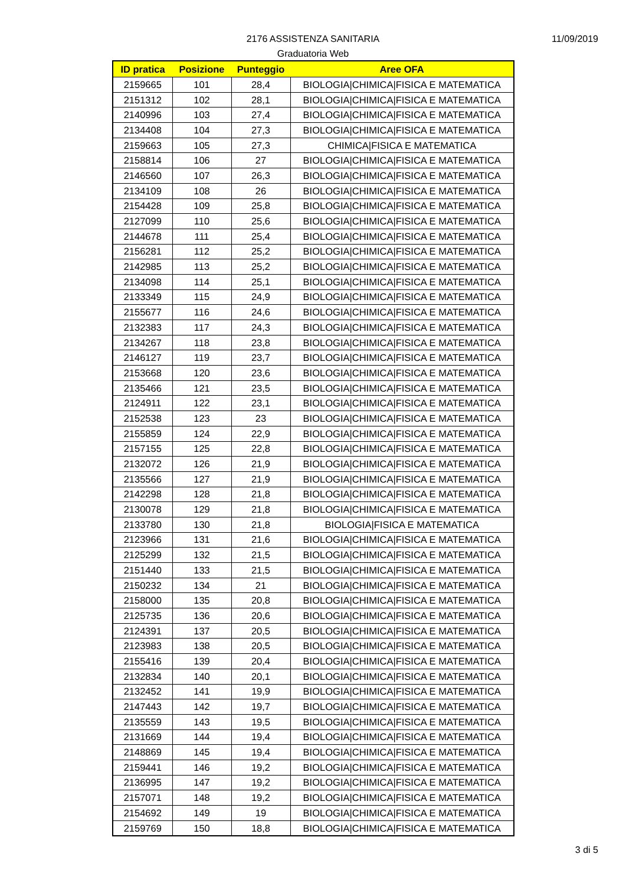2176 ASSISTENZA SANITARIA
Graduatoria Web
11/09/2019
| ID pratica | Posizione | Punteggio | Aree OFA |
| --- | --- | --- | --- |
| 2159665 | 101 | 28,4 | BIOLOGIA/CHIMICA/FISICA E MATEMATICA |
| 2151312 | 102 | 28,1 | BIOLOGIA/CHIMICA/FISICA E MATEMATICA |
| 2140996 | 103 | 27,4 | BIOLOGIA/CHIMICA/FISICA E MATEMATICA |
| 2134408 | 104 | 27,3 | BIOLOGIA/CHIMICA/FISICA E MATEMATICA |
| 2159663 | 105 | 27,3 | CHIMICA/FISICA E MATEMATICA |
| 2158814 | 106 | 27 | BIOLOGIA/CHIMICA/FISICA E MATEMATICA |
| 2146560 | 107 | 26,3 | BIOLOGIA/CHIMICA/FISICA E MATEMATICA |
| 2134109 | 108 | 26 | BIOLOGIA/CHIMICA/FISICA E MATEMATICA |
| 2154428 | 109 | 25,8 | BIOLOGIA/CHIMICA/FISICA E MATEMATICA |
| 2127099 | 110 | 25,6 | BIOLOGIA/CHIMICA/FISICA E MATEMATICA |
| 2144678 | 111 | 25,4 | BIOLOGIA/CHIMICA/FISICA E MATEMATICA |
| 2156281 | 112 | 25,2 | BIOLOGIA/CHIMICA/FISICA E MATEMATICA |
| 2142985 | 113 | 25,2 | BIOLOGIA/CHIMICA/FISICA E MATEMATICA |
| 2134098 | 114 | 25,1 | BIOLOGIA/CHIMICA/FISICA E MATEMATICA |
| 2133349 | 115 | 24,9 | BIOLOGIA/CHIMICA/FISICA E MATEMATICA |
| 2155677 | 116 | 24,6 | BIOLOGIA/CHIMICA/FISICA E MATEMATICA |
| 2132383 | 117 | 24,3 | BIOLOGIA/CHIMICA/FISICA E MATEMATICA |
| 2134267 | 118 | 23,8 | BIOLOGIA/CHIMICA/FISICA E MATEMATICA |
| 2146127 | 119 | 23,7 | BIOLOGIA/CHIMICA/FISICA E MATEMATICA |
| 2153668 | 120 | 23,6 | BIOLOGIA/CHIMICA/FISICA E MATEMATICA |
| 2135466 | 121 | 23,5 | BIOLOGIA/CHIMICA/FISICA E MATEMATICA |
| 2124911 | 122 | 23,1 | BIOLOGIA/CHIMICA/FISICA E MATEMATICA |
| 2152538 | 123 | 23 | BIOLOGIA/CHIMICA/FISICA E MATEMATICA |
| 2155859 | 124 | 22,9 | BIOLOGIA/CHIMICA/FISICA E MATEMATICA |
| 2157155 | 125 | 22,8 | BIOLOGIA/CHIMICA/FISICA E MATEMATICA |
| 2132072 | 126 | 21,9 | BIOLOGIA/CHIMICA/FISICA E MATEMATICA |
| 2135566 | 127 | 21,9 | BIOLOGIA/CHIMICA/FISICA E MATEMATICA |
| 2142298 | 128 | 21,8 | BIOLOGIA/CHIMICA/FISICA E MATEMATICA |
| 2130078 | 129 | 21,8 | BIOLOGIA/CHIMICA/FISICA E MATEMATICA |
| 2133780 | 130 | 21,8 | BIOLOGIA/FISICA E MATEMATICA |
| 2123966 | 131 | 21,6 | BIOLOGIA/CHIMICA/FISICA E MATEMATICA |
| 2125299 | 132 | 21,5 | BIOLOGIA/CHIMICA/FISICA E MATEMATICA |
| 2151440 | 133 | 21,5 | BIOLOGIA/CHIMICA/FISICA E MATEMATICA |
| 2150232 | 134 | 21 | BIOLOGIA/CHIMICA/FISICA E MATEMATICA |
| 2158000 | 135 | 20,8 | BIOLOGIA/CHIMICA/FISICA E MATEMATICA |
| 2125735 | 136 | 20,6 | BIOLOGIA/CHIMICA/FISICA E MATEMATICA |
| 2124391 | 137 | 20,5 | BIOLOGIA/CHIMICA/FISICA E MATEMATICA |
| 2123983 | 138 | 20,5 | BIOLOGIA/CHIMICA/FISICA E MATEMATICA |
| 2155416 | 139 | 20,4 | BIOLOGIA/CHIMICA/FISICA E MATEMATICA |
| 2132834 | 140 | 20,1 | BIOLOGIA/CHIMICA/FISICA E MATEMATICA |
| 2132452 | 141 | 19,9 | BIOLOGIA/CHIMICA/FISICA E MATEMATICA |
| 2147443 | 142 | 19,7 | BIOLOGIA/CHIMICA/FISICA E MATEMATICA |
| 2135559 | 143 | 19,5 | BIOLOGIA/CHIMICA/FISICA E MATEMATICA |
| 2131669 | 144 | 19,4 | BIOLOGIA/CHIMICA/FISICA E MATEMATICA |
| 2148869 | 145 | 19,4 | BIOLOGIA/CHIMICA/FISICA E MATEMATICA |
| 2159441 | 146 | 19,2 | BIOLOGIA/CHIMICA/FISICA E MATEMATICA |
| 2136995 | 147 | 19,2 | BIOLOGIA/CHIMICA/FISICA E MATEMATICA |
| 2157071 | 148 | 19,2 | BIOLOGIA/CHIMICA/FISICA E MATEMATICA |
| 2154692 | 149 | 19 | BIOLOGIA/CHIMICA/FISICA E MATEMATICA |
| 2159769 | 150 | 18,8 | BIOLOGIA/CHIMICA/FISICA E MATEMATICA |
3 di 5